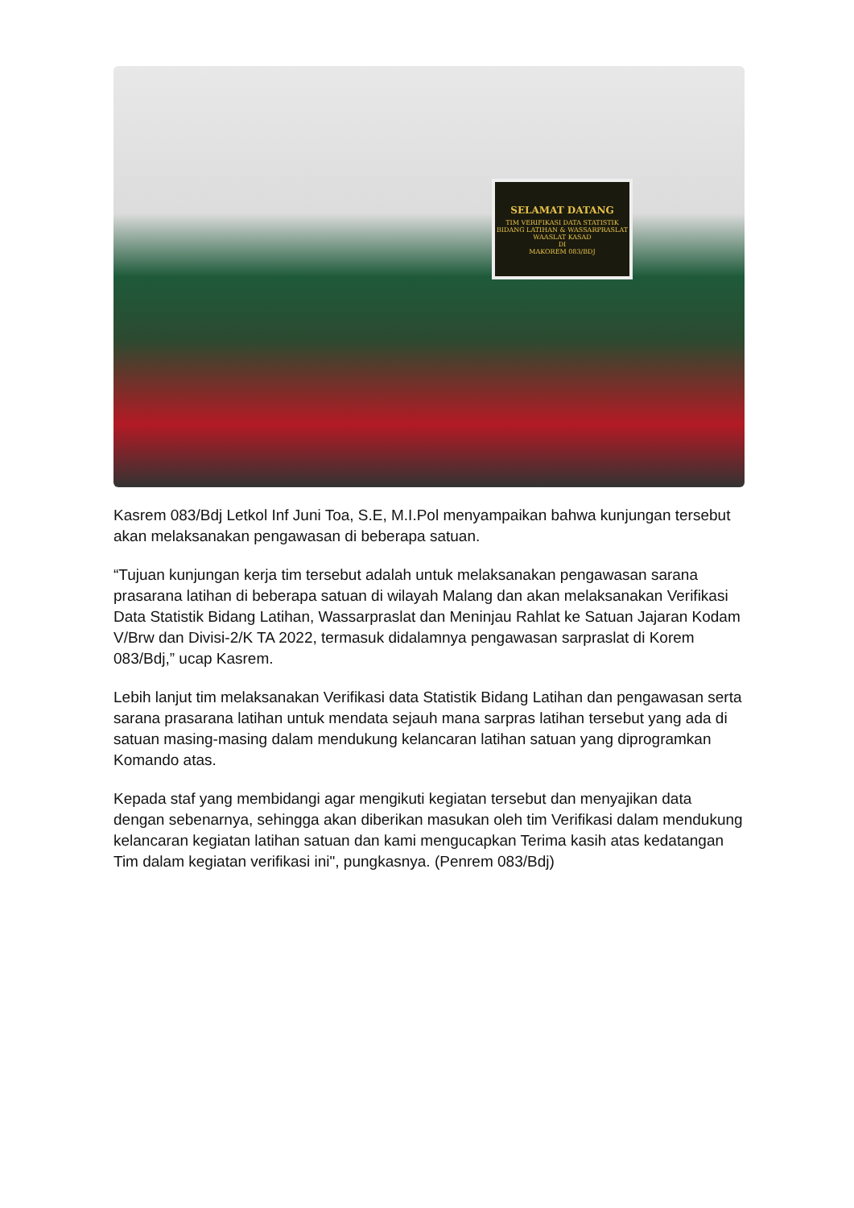SELAMAT DATANG
TIM VERIFIKASI DATA STATISTIK
BIDANG LATIHAN & WASSARPRASLAT
WAASLAT KASAD
DI
MAKOREM 083/BDJ
Kasrem 083/Bdj Letkol Inf Juni Toa, S.E, M.I.Pol menyampaikan bahwa kunjungan tersebut akan melaksanakan pengawasan di beberapa satuan.
“Tujuan kunjungan kerja tim tersebut adalah untuk melaksanakan pengawasan sarana prasarana latihan di beberapa satuan di wilayah Malang dan akan melaksanakan Verifikasi Data Statistik Bidang Latihan, Wassarpraslat dan Meninjau Rahlat ke Satuan Jajaran Kodam V/Brw dan Divisi-2/K TA 2022, termasuk didalamnya pengawasan sarpraslat di Korem 083/Bdj,” ucap Kasrem.
Lebih lanjut tim melaksanakan Verifikasi data Statistik Bidang Latihan dan pengawasan serta sarana prasarana latihan untuk mendata sejauh mana sarpras latihan tersebut yang ada di satuan masing-masing dalam mendukung kelancaran latihan satuan yang diprogramkan Komando atas.
Kepada staf yang membidangi agar mengikuti kegiatan tersebut dan menyajikan data dengan sebenarnya, sehingga akan diberikan masukan oleh tim Verifikasi dalam mendukung kelancaran kegiatan latihan satuan dan kami mengucapkan Terima kasih atas kedatangan Tim dalam kegiatan verifikasi ini", pungkasnya. (Penrem 083/Bdj)